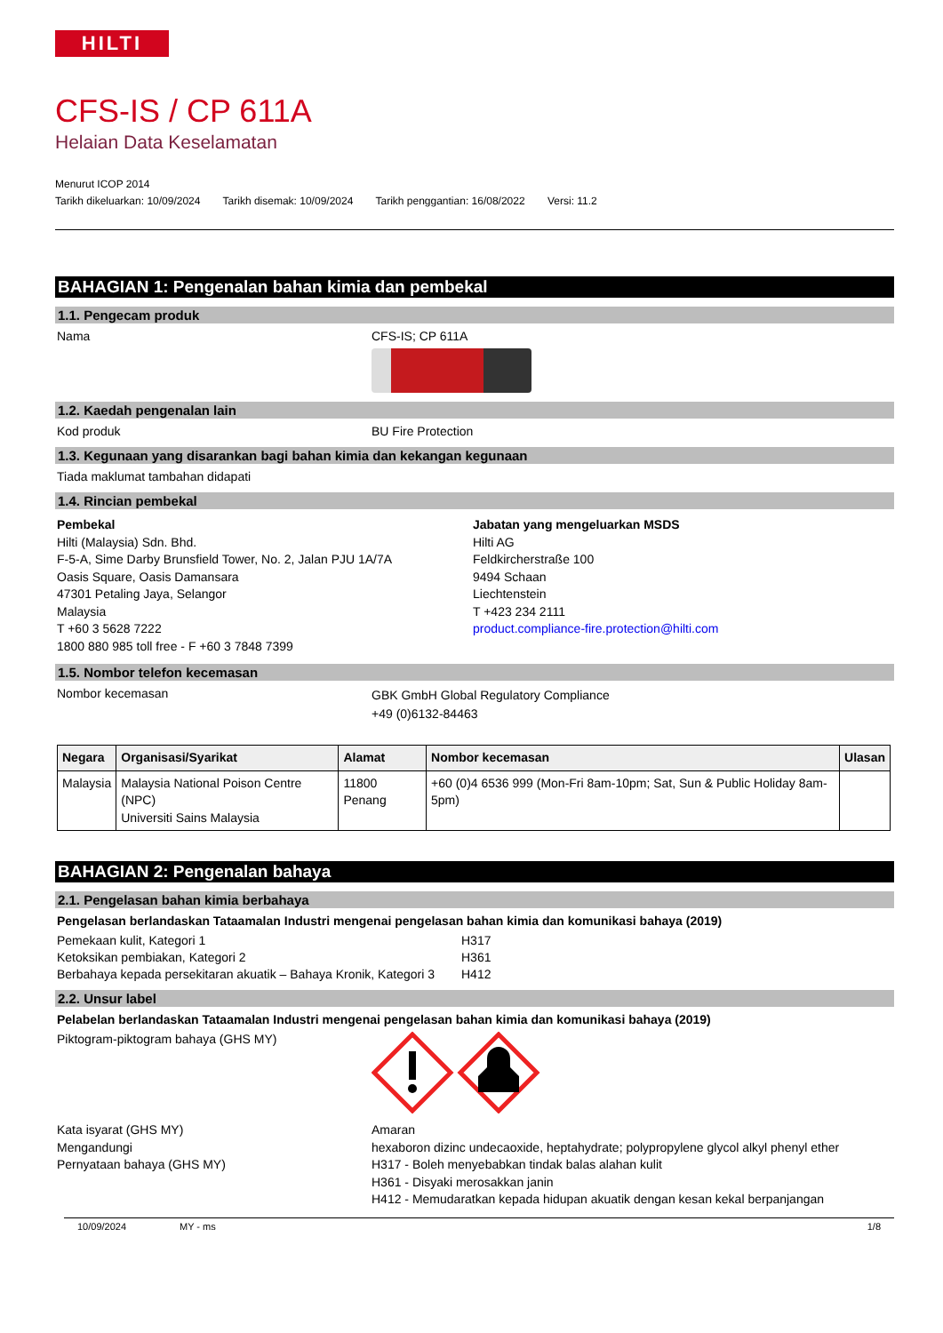HILTI
CFS-IS / CP 611A
Helaian Data Keselamatan
Menurut ICOP 2014
Tarikh dikeluarkan: 10/09/2024 Tarikh disemak: 10/09/2024 Tarikh penggantian: 16/08/2022 Versi: 11.2
BAHAGIAN 1: Pengenalan bahan kimia dan pembekal
1.1. Pengecam produk
Nama CFS-IS; CP 611A
1.2. Kaedah pengenalan lain
Kod produk BU Fire Protection
1.3. Kegunaan yang disarankan bagi bahan kimia dan kekangan kegunaan
Tiada maklumat tambahan didapati
1.4. Rincian pembekal
Pembekal
Hilti (Malaysia) Sdn. Bhd.
F-5-A, Sime Darby Brunsfield Tower, No. 2, Jalan PJU 1A/7A
Oasis Square, Oasis Damansara
47301 Petaling Jaya, Selangor
Malaysia
T +60 3 5628 7222
1800 880 985 toll free - F +60 3 7848 7399
Jabatan yang mengeluarkan MSDS
Hilti AG
Feldkircherstraße 100
9494 Schaan
Liechtenstein
T +423 234 2111
product.compliance-fire.protection@hilti.com
1.5. Nombor telefon kecemasan
Nombor kecemasan
GBK GmbH Global Regulatory Compliance
+49 (0)6132-84463
| Negara | Organisasi/Syarikat | Alamat | Nombor kecemasan | Ulasan |
| --- | --- | --- | --- | --- |
| Malaysia | Malaysia National Poison Centre (NPC) Universiti Sains Malaysia | 11800 Penang | +60 (0)4 6536 999 (Mon-Fri 8am-10pm; Sat, Sun & Public Holiday 8am-5pm) | |
BAHAGIAN 2: Pengenalan bahaya
2.1. Pengelasan bahan kimia berbahaya
Pengelasan berlandaskan Tataamalan Industri mengenai pengelasan bahan kimia dan komunikasi bahaya (2019)
Pemekaan kulit, Kategori 1 H317
Ketoksikan pembiakan, Kategori 2 H361
Berbahaya kepada persekitaran akuatik – Bahaya Kronik, Kategori 3
H412
2.2. Unsur label
Pelabelan berlandaskan Tataamalan Industri mengenai pengelasan bahan kimia dan komunikasi bahaya (2019)
Piktogram-piktogram bahaya (GHS MY)
Kata isyarat (GHS MY)
Mengandungi
Pernyataan bahaya (GHS MY)
Amaran
hexaboron dizinc undecaoxide, heptahydrate; polypropylene glycol alkyl phenyl ether
H317 - Boleh menyebabkan tindak balas alahan kulit
H361 - Disyaki merosakkan janin
H412 - Memudaratkan kepada hidupan akuatik dengan kesan kekal berpanjangan
10/09/2024 MY - ms 1/8